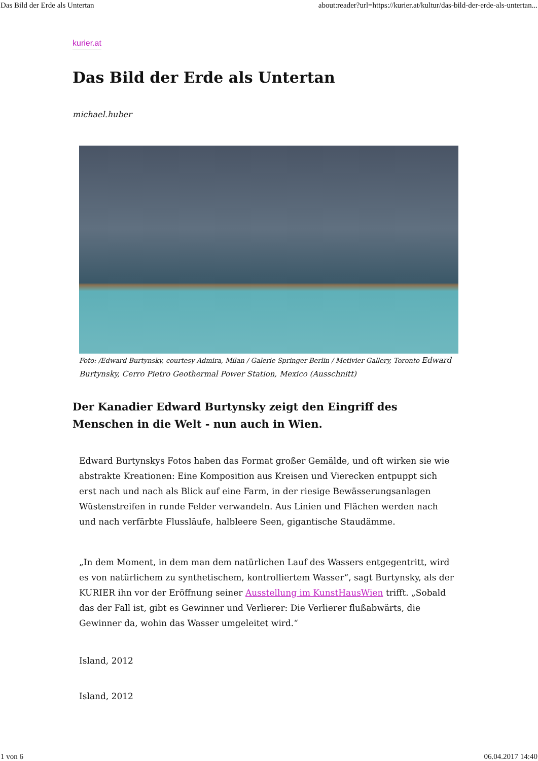Das Bild der Erde als Untertan about:reader?url=https://kurier.at/kultur/das-bild-der-erde-als-untertan...
kurier.at
Das Bild der Erde als Untertan
michael.huber
Foto: /Edward Burtynsky, courtesy Admira, Milan / Galerie Springer Berlin / Metivier Gallery, Toronto Edward Burtynsky, Cerro Pietro Geothermal Power Station, Mexico (Ausschnitt)
Der Kanadier Edward Burtynsky zeigt den Eingriff des Menschen in die Welt - nun auch in Wien.
Edward Burtynskys Fotos haben das Format großer Gemälde, und oft wirken sie wie abstrakte Kreationen: Eine Komposition aus Kreisen und Vierecken entpuppt sich erst nach und nach als Blick auf eine Farm, in der riesige Bewässerungsanlagen Wüstenstreifen in runde Felder verwandeln. Aus Linien und Flächen werden nach und nach verfärbte Flussläufe, halbleere Seen, gigantische Staudämme.
„In dem Moment, in dem man dem natürlichen Lauf des Wassers entgegentritt, wird es von natürlichem zu synthetischem, kontrolliertem Wasser“, sagt Burtynsky, als der KURIER ihn vor der Eröffnung seiner Ausstellung im KunstHausWien trifft. „Sobald das der Fall ist, gibt es Gewinner und Verlierer: Die Verlierer flußabwärts, die Gewinner da, wohin das Wasser umgeleitet wird.“
Island, 2012
Island, 2012
1 von 6 06.04.2017 14:40